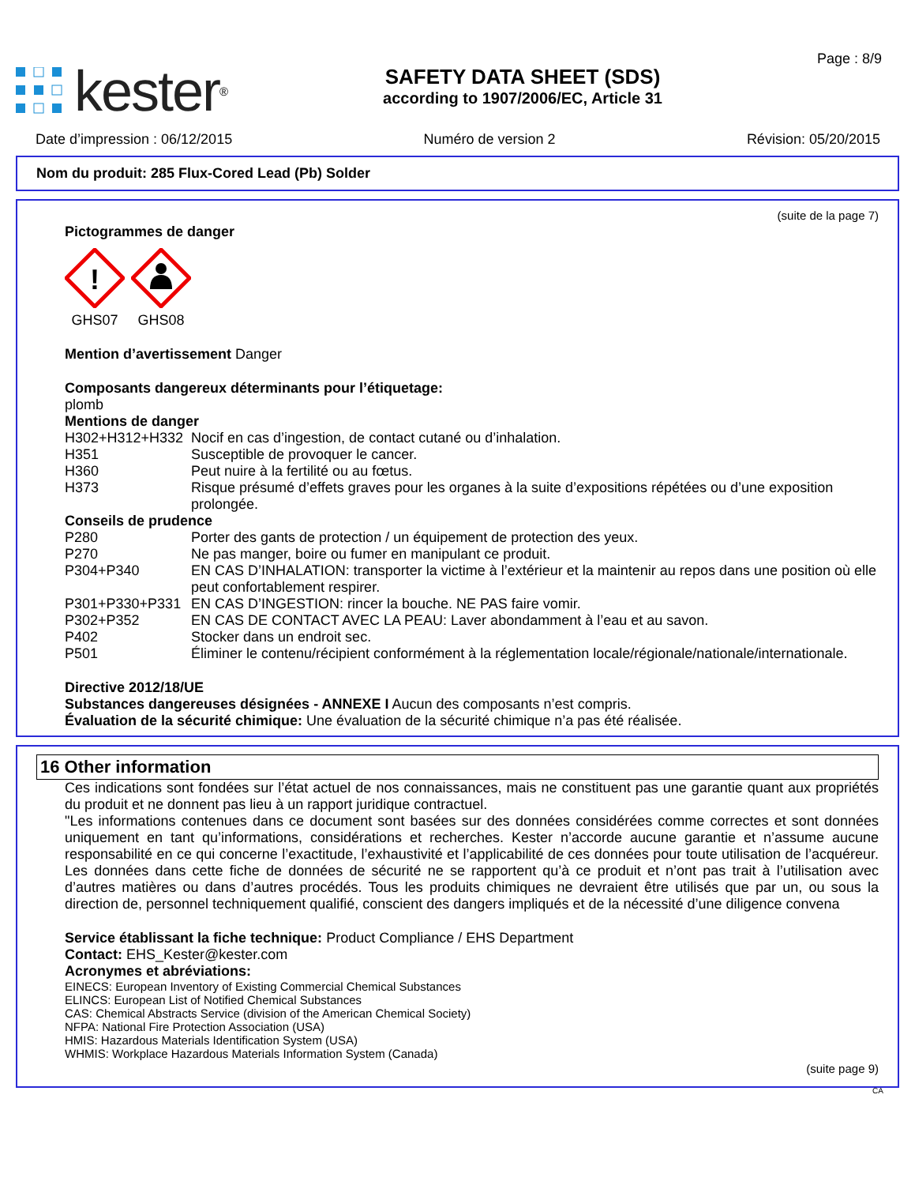kester<sup>®</sup>
SAFETY DATA SHEET (SDS)
according to 1907/2006/EC, Article 31
Page : 8/9
Date d’impression : 06/12/2015 Numéro de version 2 Révision: 05/20/2015
Nom du produit: 285 Flux-Cored Lead (Pb) Solder
(suite de la page 7)
Pictogrammes de danger
!
GHS07
GHS08
Mention d’avertissement Danger
Composants dangereux déterminants pour l’étiquetage:
plomb
Mentions de danger
H302+H312+H332 Nocif en cas d’ingestion, de contact cutané ou d’inhalation.
H351 Susceptible de provoquer le cancer.
H360 Peut nuire à la fertilité ou au fœtus.
H373 Risque présumé d’effets graves pour les organes à la suite d’expositions répétées ou d’une exposition prolongée.
Conseils de prudence
P280 Porter des gants de protection / un équipement de protection des yeux.
P270 Ne pas manger, boire ou fumer en manipulant ce produit.
P304+P340 EN CAS D’INHALATION: transporter la victime à l’extérieur et la maintenir au repos dans une position où elle peut confortablement respirer.
P301+P330+P331 EN CAS D’INGESTION: rincer la bouche. NE PAS faire vomir.
P302+P352 EN CAS DE CONTACT AVEC LA PEAU: Laver abondamment à l’eau et au savon.
P402 Stocker dans un endroit sec.
P501 Éliminer le contenu/récipient conformément à la réglementation locale/régionale/nationale/internationale.
Directive 2012/18/UE
Substances dangereuses désignées - ANNEXE I Aucun des composants n’est compris.
Évaluation de la sécurité chimique: Une évaluation de la sécurité chimique n’a pas été réalisée.
16 Other information
Ces indications sont fondées sur l’état actuel de nos connaissances, mais ne constituent pas une garantie quant aux propriétés du produit et ne donnent pas lieu à un rapport juridique contractuel.
"Les informations contenues dans ce document sont basées sur des données considérées comme correctes et sont données uniquement en tant qu’informations, considérations et recherches. Kester n’accorde aucune garantie et n’assume aucune responsabilité en ce qui concerne l’exactitude, l’exhaustivité et l’applicabilité de ces données pour toute utilisation de l’acquéreur. Les données dans cette fiche de données de sécurité ne se rapportent qu’à ce produit et n’ont pas trait à l’utilisation avec d’autres matières ou dans d’autres procédés. Tous les produits chimiques ne devraient être utilisés que par un, ou sous la direction de, personnel techniquement qualifié, conscient des dangers impliqués et de la nécessité d’une diligence convena
Service établissant la fiche technique: Product Compliance / EHS Department
Contact: EHS_Kester@kester.com
Acronymes et abréviations:
EINECS: European Inventory of Existing Commercial Chemical Substances
ELINCS: European List of Notified Chemical Substances
CAS: Chemical Abstracts Service (division of the American Chemical Society)
NFPA: National Fire Protection Association (USA)
HMIS: Hazardous Materials Identification System (USA)
WHMIS: Workplace Hazardous Materials Information System (Canada)
(suite page 9)
CA